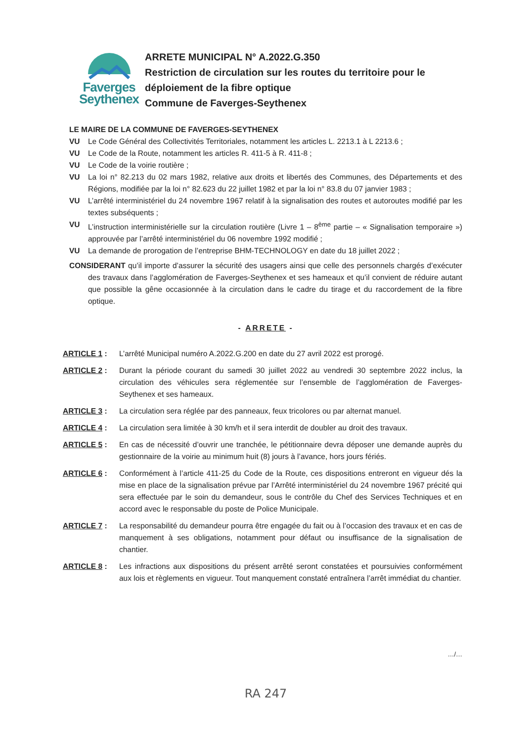Faverges
Seythenex
ARRETE MUNICIPAL N° A.2022.G.350
Restriction de circulation sur les routes du territoire pour le déploiement de la fibre optique
Commune de Faverges-Seythenex
LE MAIRE DE LA COMMUNE DE FAVERGES-SEYTHENEX
VU Le Code Général des Collectivités Territoriales, notamment les articles L. 2213.1 à L 2213.6 ;
VU Le Code de la Route, notamment les articles R. 411-5 à R. 411-8 ;
VU Le Code de la voirie routière ;
VU La loi n° 82.213 du 02 mars 1982, relative aux droits et libertés des Communes, des Départements et des Régions, modifiée par la loi n° 82.623 du 22 juillet 1982 et par la loi n° 83.8 du 07 janvier 1983 ;
VU L’arrêté interministériel du 24 novembre 1967 relatif à la signalisation des routes et autoroutes modifié par les textes subséquents ;
VU L’instruction interministérielle sur la circulation routière (Livre 1 – 8<sup>ème</sup> partie – « Signalisation temporaire ») approuvée par l’arrêté interministériel du 06 novembre 1992 modifié ;
VU La demande de prorogation de l’entreprise BHM-TECHNOLOGY en date du 18 juillet 2022 ;
CONSIDERANT qu’il importe d’assurer la sécurité des usagers ainsi que celle des personnels chargés d’exécuter des travaux dans l’agglomération de Faverges-Seythenex et ses hameaux et qu’il convient de réduire autant que possible la gêne occasionnée à la circulation dans le cadre du tirage et du raccordement de la fibre optique.
- ARRETE -
ARTICLE 1 : L’arrêté Municipal numéro A.2022.G.200 en date du 27 avril 2022 est prorogé.
ARTICLE 2 : Durant la période courant du samedi 30 juillet 2022 au vendredi 30 septembre 2022 inclus, la circulation des véhicules sera réglementée sur l’ensemble de l’agglomération de Faverges-Seythenex et ses hameaux.
ARTICLE 3 : La circulation sera réglée par des panneaux, feux tricolores ou par alternat manuel.
ARTICLE 4 : La circulation sera limitée à 30 km/h et il sera interdit de doubler au droit des travaux.
ARTICLE 5 : En cas de nécessité d’ouvrir une tranchée, le pétitionnaire devra déposer une demande auprès du gestionnaire de la voirie au minimum huit (8) jours à l’avance, hors jours fériés.
ARTICLE 6 : Conformément à l’article 411-25 du Code de la Route, ces dispositions entreront en vigueur dés la mise en place de la signalisation prévue par l’Arrêté interministériel du 24 novembre 1967 précité qui sera effectuée par le soin du demandeur, sous le contrôle du Chef des Services Techniques et en accord avec le responsable du poste de Police Municipale.
ARTICLE 7 : La responsabilité du demandeur pourra être engagée du fait ou à l’occasion des travaux et en cas de manquement à ses obligations, notamment pour défaut ou insuffisance de la signalisation de chantier.
ARTICLE 8 : Les infractions aux dispositions du présent arrêté seront constatées et poursuivies conformément aux lois et règlements en vigueur. Tout manquement constaté entraînera l’arrêt immédiat du chantier.
…/…
RA 247